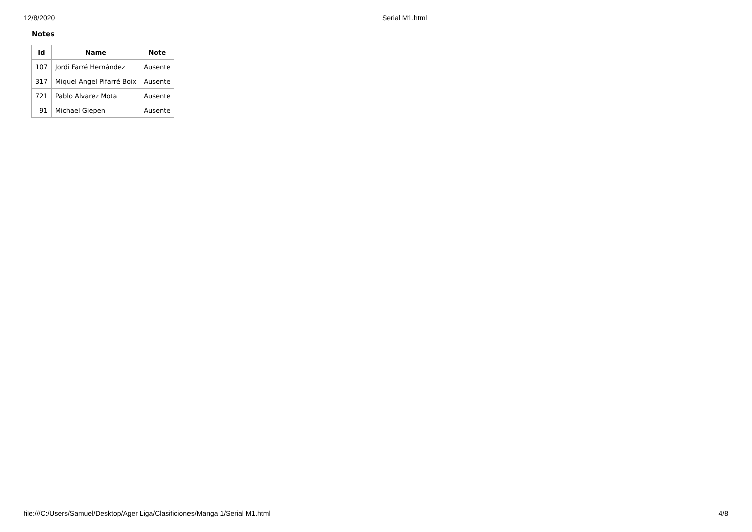12/8/2020 Serial M1.html
Notes
| Id | Name | Note |
| --- | --- | --- |
| 107 | Jordi Farré Hernández | Ausente |
| 317 | Miquel Angel Pifarré Boix | Ausente |
| 721 | Pablo Alvarez Mota | Ausente |
| 91 | Michael Giepen | Ausente |
file:///C:/Users/Samuel/Desktop/Ager Liga/Clasificiones/Manga 1/Serial M1.html 4/8